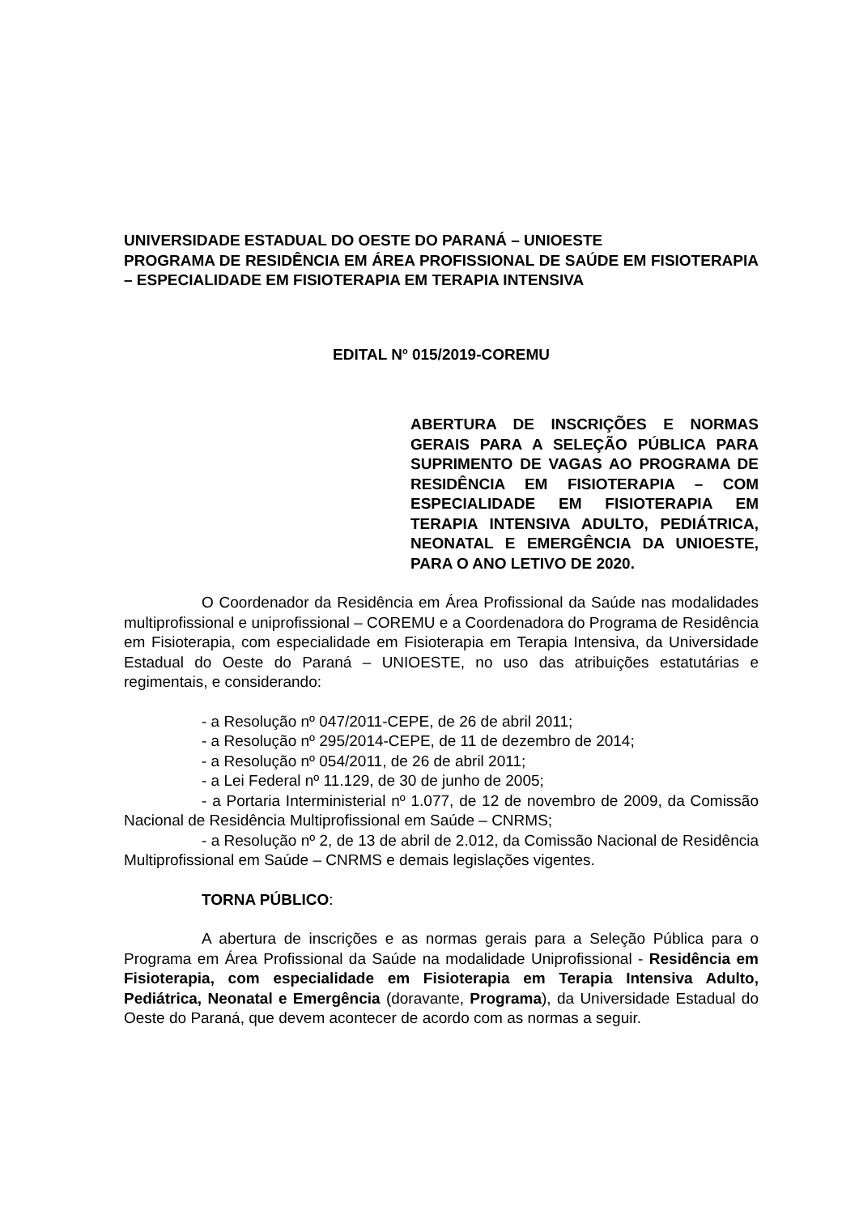UNIVERSIDADE ESTADUAL DO OESTE DO PARANÁ – UNIOESTE
PROGRAMA DE RESIDÊNCIA EM ÁREA PROFISSIONAL DE SAÚDE EM FISIOTERAPIA – ESPECIALIDADE EM FISIOTERAPIA EM TERAPIA INTENSIVA
EDITAL N<sup>o</sup> 015/2019-COREMU
ABERTURA DE INSCRIÇÕES E NORMAS GERAIS PARA A SELEÇÃO PÚBLICA PARA SUPRIMENTO DE VAGAS AO PROGRAMA DE RESIDÊNCIA EM FISIOTERAPIA – COM ESPECIALIDADE EM FISIOTERAPIA EM TERAPIA INTENSIVA ADULTO, PEDIÁTRICA, NEONATAL E EMERGÊNCIA DA UNIOESTE, PARA O ANO LETIVO DE 2020.
O Coordenador da Residência em Área Profissional da Saúde nas modalidades multiprofissional e uniprofissional – COREMU e a Coordenadora do Programa de Residência em Fisioterapia, com especialidade em Fisioterapia em Terapia Intensiva, da Universidade Estadual do Oeste do Paraná – UNIOESTE, no uso das atribuições estatutárias e regimentais, e considerando:
- a Resolução nº 047/2011-CEPE, de 26 de abril 2011;
- a Resolução nº 295/2014-CEPE, de 11 de dezembro de 2014;
- a Resolução nº 054/2011, de 26 de abril 2011;
- a Lei Federal nº 11.129, de 30 de junho de 2005;
- a Portaria Interministerial nº 1.077, de 12 de novembro de 2009, da Comissão Nacional de Residência Multiprofissional em Saúde – CNRMS;
- a Resolução nº 2, de 13 de abril de 2.012, da Comissão Nacional de Residência Multiprofissional em Saúde – CNRMS e demais legislações vigentes.
TORNA PÚBLICO:
A abertura de inscrições e as normas gerais para a Seleção Pública para o Programa em Área Profissional da Saúde na modalidade Uniprofissional - Residência em Fisioterapia, com especialidade em Fisioterapia em Terapia Intensiva Adulto, Pediátrica, Neonatal e Emergência (doravante, Programa), da Universidade Estadual do Oeste do Paraná, que devem acontecer de acordo com as normas a seguir.